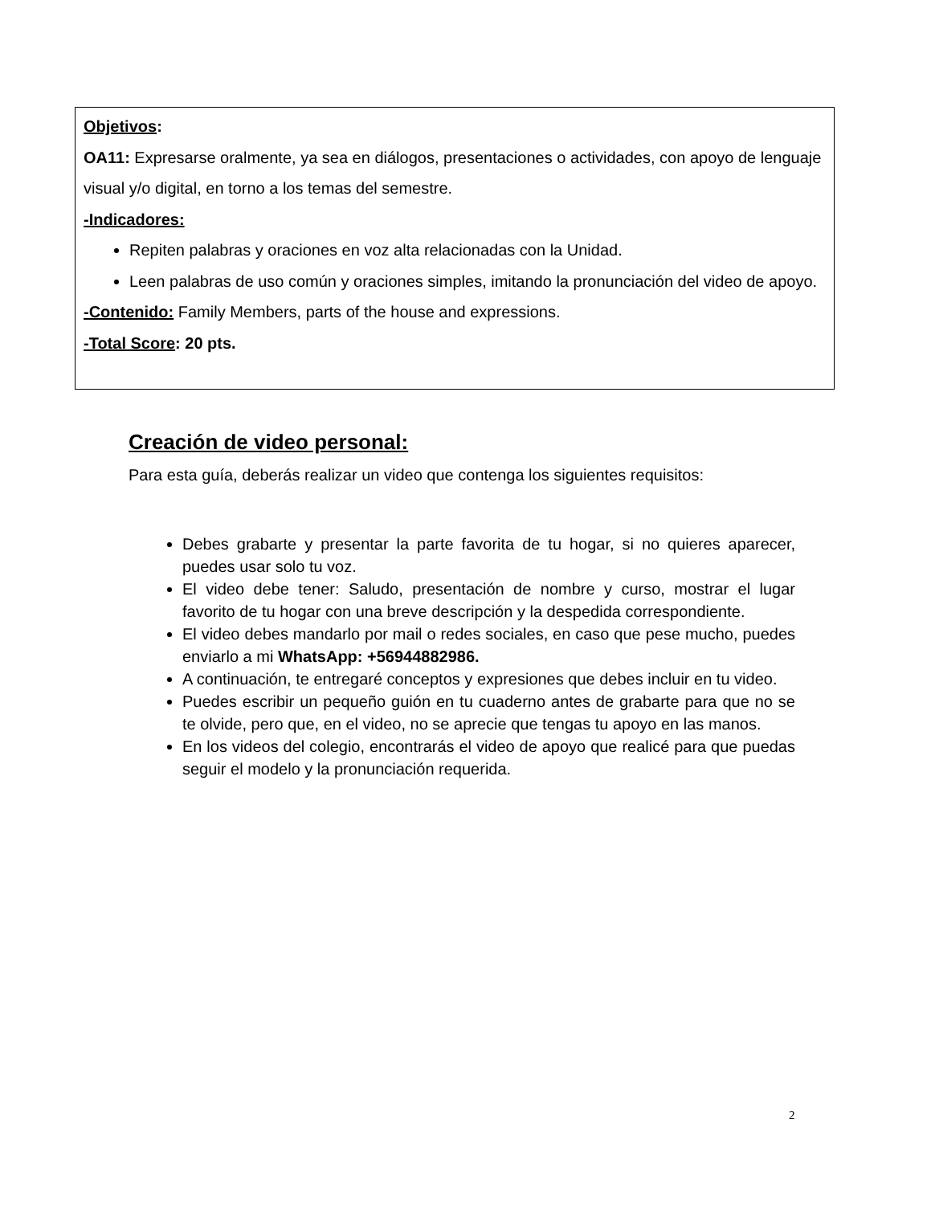Objetivos:
OA11: Expresarse oralmente, ya sea en diálogos, presentaciones o actividades, con apoyo de lenguaje visual y/o digital, en torno a los temas del semestre.
-Indicadores:
Repiten palabras y oraciones en voz alta relacionadas con la Unidad.
Leen palabras de uso común y oraciones simples, imitando la pronunciación del video de apoyo.
-Contenido: Family Members, parts of the house and expressions.
-Total Score: 20 pts.
Creación de video personal:
Para esta guía, deberás realizar un video que contenga los siguientes requisitos:
Debes grabarte y presentar la parte favorita de tu hogar, si no quieres aparecer, puedes usar solo tu voz.
El video debe tener: Saludo, presentación de nombre y curso, mostrar el lugar favorito de tu hogar con una breve descripción y la despedida correspondiente.
El video debes mandarlo por mail o redes sociales, en caso que pese mucho, puedes enviarlo a mi WhatsApp: +56944882986.
A continuación, te entregaré conceptos y expresiones que debes incluir en tu video.
Puedes escribir un pequeño guión en tu cuaderno antes de grabarte para que no se te olvide, pero que, en el video, no se aprecie que tengas tu apoyo en las manos.
En los videos del colegio, encontrarás el video de apoyo que realicé para que puedas seguir el modelo y la pronunciación requerida.
2